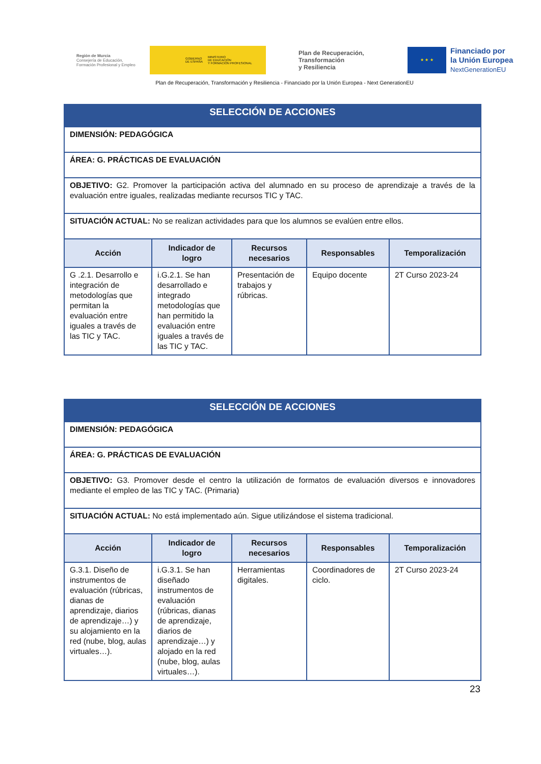Región de Murcia
Consejería de Educación,
Formación Profesional y Empleo
GOBIERNO
DE ESPAÑA MINISTERIO
DE EDUCACIÓN
Y FORMACIÓN PROFESIONAL
Plan de Recuperación,
Transformación
y Resiliencia
★ ★ ★
Financiado por
la Unión Europea
NextGenerationEU
Plan de Recuperación, Transformación y Resiliencia - Financiado por la Unión Europea - Next GenerationEU
| SELECCIÓN DE ACCIONES | | | | |
| DIMENSIÓN: PEDAGÓGICA | | | | |
| ÁREA: G. PRÁCTICAS DE EVALUACIÓN | | | | |
| OBJETIVO: G2. Promover la participación activa del alumnado en su proceso de aprendizaje a través de la evaluación entre iguales, realizadas mediante recursos TIC y TAC. | | | | |
| SITUACIÓN ACTUAL: No se realizan actividades para que los alumnos se evalúen entre ellos. | | | | |
| Acción | Indicador de logro | Recursos necesarios | Responsables | Temporalización |
| G .2.1. Desarrollo e integración de metodologías que permitan la evaluación entre iguales a través de las TIC y TAC. | i.G.2.1. Se han desarrollado e integrado metodologías que han permitido la evaluación entre iguales a través de las TIC y TAC. | Presentación de trabajos y rúbricas. | Equipo docente | 2T Curso 2023-24 |
| SELECCIÓN DE ACCIONES | | | | |
| DIMENSIÓN: PEDAGÓGICA | | | | |
| ÁREA: G. PRÁCTICAS DE EVALUACIÓN | | | | |
| OBJETIVO: G3. Promover desde el centro la utilización de formatos de evaluación diversos e innovadores mediante el empleo de las TIC y TAC. (Primaria) | | | | |
| SITUACIÓN ACTUAL: No está implementado aún. Sigue utilizándose el sistema tradicional. | | | | |
| Acción | Indicador de logro | Recursos necesarios | Responsables | Temporalización |
| G.3.1. Diseño de instrumentos de evaluación (rúbricas, dianas de aprendizaje, diarios de aprendizaje…) y su alojamiento en la red (nube, blog, aulas virtuales…). | i.G.3.1. Se han diseñado instrumentos de evaluación (rúbricas, dianas de aprendizaje, diarios de aprendizaje…) y alojado en la red (nube, blog, aulas virtuales…). | Herramientas digitales. | Coordinadores de ciclo. | 2T Curso 2023-24 |
23